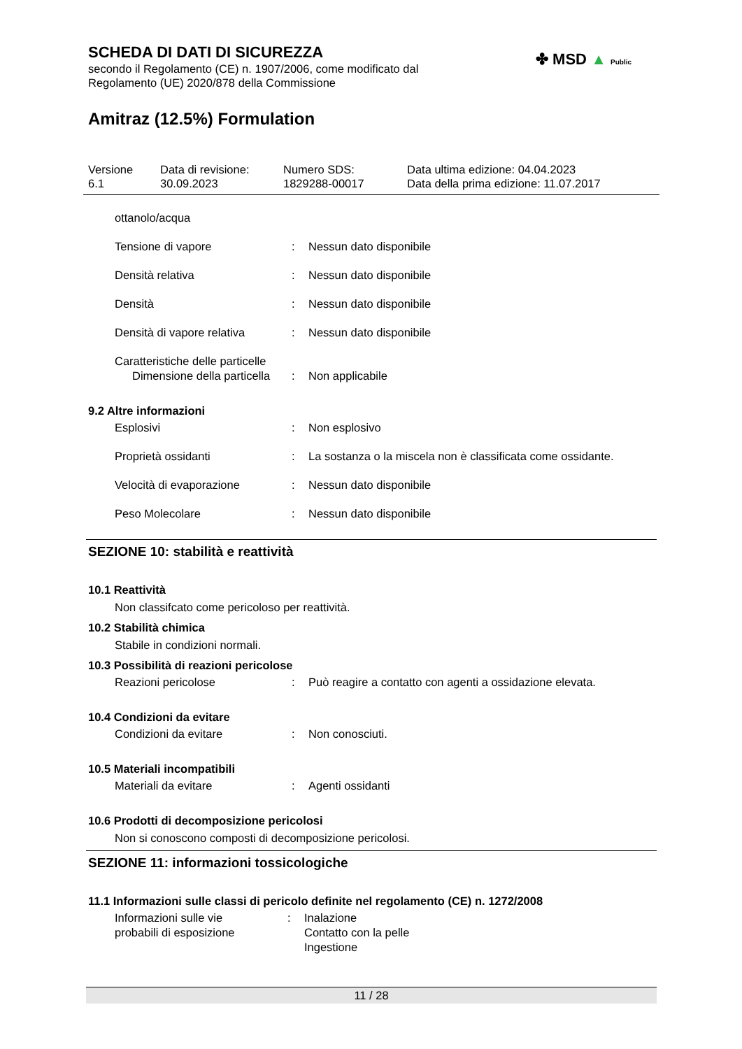✤ MSD ▲ Public
SCHEDA DI DATI DI SICUREZZA
secondo il Regolamento (CE) n. 1907/2006, come modificato dal
Regolamento (UE) 2020/878 della Commissione
Amitraz (12.5%) Formulation
Versione
6.1
Data di revisione:
30.09.2023
Numero SDS:
1829288-00017
Data ultima edizione: 04.04.2023
Data della prima edizione: 11.07.2017
ottanolo/acqua
Tensione di vapore : Nessun dato disponibile
Densità relativa : Nessun dato disponibile
Densità : Nessun dato disponibile
Densità di vapore relativa
: Nessun dato disponibile
Caratteristiche delle particelle
Dimensione della particella
: Non applicabile
9.2 Altre informazioni
Esplosivi : Non esplosivo
Proprietà ossidanti : La sostanza o la miscela non è classificata come ossidante.
Velocità di evaporazione : Nessun dato disponibile
Peso Molecolare : Nessun dato disponibile
SEZIONE 10: stabilità e reattività
10.1 Reattività
Non classifcato come pericoloso per reattività.
10.2 Stabilità chimica
Stabile in condizioni normali.
10.3 Possibilità di reazioni pericolose
Reazioni pericolose : Può reagire a contatto con agenti a ossidazione elevata.
10.4 Condizioni da evitare
Condizioni da evitare : Non conosciuti.
10.5 Materiali incompatibili
Materiali da evitare : Agenti ossidanti
10.6 Prodotti di decomposizione pericolosi
Non si conoscono composti di decomposizione pericolosi.
SEZIONE 11: informazioni tossicologiche
11.1 Informazioni sulle classi di pericolo definite nel regolamento (CE) n. 1272/2008
Informazioni sulle vie
probabili di esposizione
: Inalazione
Contatto con la pelle
Ingestione
11 / 28